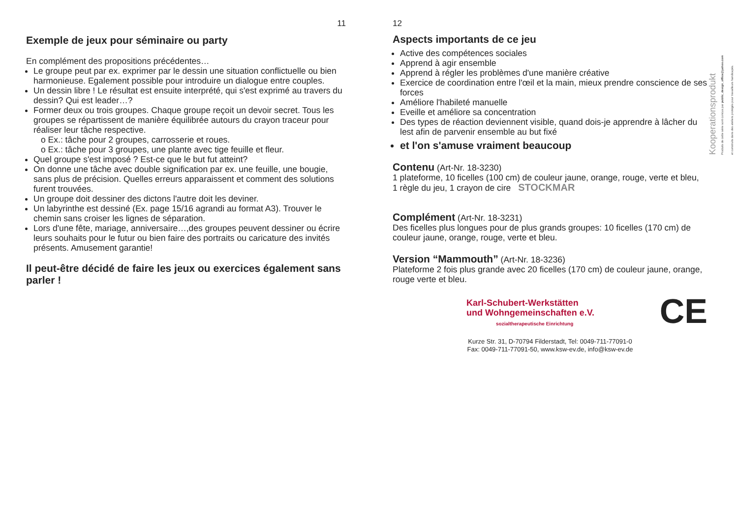11
Exemple de jeux pour séminaire ou party
En complément des propositions précédentes…
Le groupe peut par ex. exprimer par le dessin une situation conflictuelle ou bien harmonieuse. Egalement possible pour introduire un dialogue entre couples.
Un dessin libre ! Le résultat est ensuite interprété, qui s'est exprimé au travers du dessin? Qui est leader…?
Former deux ou trois groupes. Chaque groupe reçoit un devoir secret. Tous les groupes se répartissent de manière équilibrée autours du crayon traceur pour réaliser leur tâche respective.
o Ex.: tâche pour 2 groupes, carrosserie et roues.
o Ex.: tâche pour 3 groupes, une plante avec tige feuille et fleur.
Quel groupe s'est imposé ? Est-ce que le but fut atteint?
On donne une tâche avec double signification par ex. une feuille, une bougie, sans plus de précision. Quelles erreurs apparaissent et comment des solutions furent trouvées.
Un groupe doit dessiner des dictons l'autre doit les deviner.
Un labyrinthe est dessiné (Ex. page 15/16 agrandi au format A3). Trouver le chemin sans croiser les lignes de séparation.
Lors d'une fête, mariage, anniversaire…,des groupes peuvent dessiner ou écrire leurs souhaits pour le futur ou bien faire des portraits ou caricature des invités présents. Amusement garantie!
Il peut-être décidé de faire les jeux ou exercices également sans parler !
12
Aspects importants de ce jeu
Active des compétences sociales
Apprend à agir ensemble
Apprend à régler les problèmes d'une manière créative
Exercice de coordination entre l'œil et la main, mieux prendre conscience de ses forces
Améliore l'habileté manuelle
Eveille et améliore sa concentration
Des types de réaction deviennent visible, quand dois-je apprendre à lâcher du lest afin de parvenir ensemble au but fixé
et l'on s'amuse vraiment beaucoup
Contenu (Art-Nr. 18-3230)
1 plateforme, 10 ficelles (100 cm) de couleur jaune, orange, rouge, verte et bleu,
1 règle du jeu, 1 crayon de cire STOCKMAR
Complément (Art-Nr. 18-3231)
Des ficelles plus longues pour de plus grands groupes: 10 ficelles (170 cm) de couleur jaune, orange, rouge, verte et bleu.
Version “Mammouth” (Art-Nr. 18-3236)
Plateforme 2 fois plus grande avec 20 ficelles (170 cm) de couleur jaune, orange, rouge verte et bleu.
Karl-Schubert-Werkstätten
und Wohngemeinschaften e.V.
sozialtherapeutische Einrichtung
CE
Kurze Str. 31, D-70794 Filderstadt, Tel: 0049-711-77091-0
Fax: 0049-711-77091-50, www.ksw-ev.de, info@ksw-ev.de
Kooperationsprodukt
Produits de cette série sont concus par public_design_office@yahoo.com
et construits dans des ateliers protégés pour travailleurs handicapés.